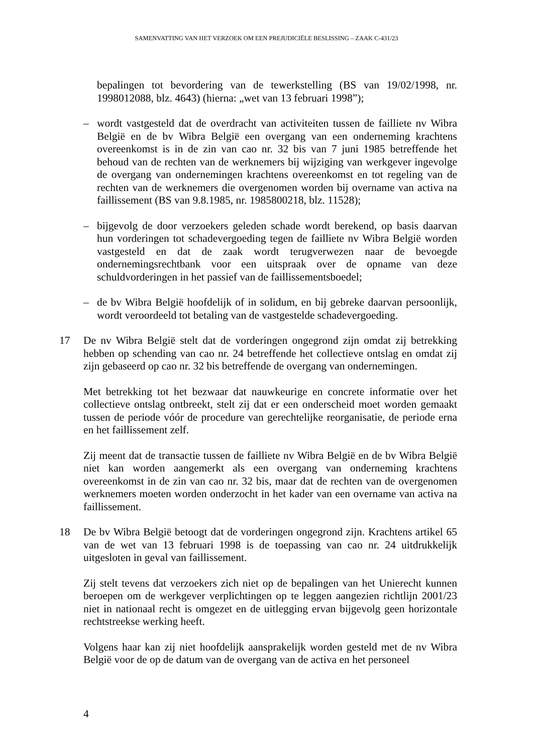SAMENVATTING VAN HET VERZOEK OM EEN PREJUDICIËLE BESLISSING – ZAAK C-431/23
bepalingen tot bevordering van de tewerkstelling (BS van 19/02/1998, nr. 1998012088, blz. 4643) (hierna: „wet van 13 februari 1998”);
– wordt vastgesteld dat de overdracht van activiteiten tussen de failliete nv Wibra België en de bv Wibra België een overgang van een onderneming krachtens overeenkomst is in de zin van cao nr. 32 bis van 7 juni 1985 betreffende het behoud van de rechten van de werknemers bij wijziging van werkgever ingevolge de overgang van ondernemingen krachtens overeenkomst en tot regeling van de rechten van de werknemers die overgenomen worden bij overname van activa na faillissement (BS van 9.8.1985, nr. 1985800218, blz. 11528);
– bijgevolg de door verzoekers geleden schade wordt berekend, op basis daarvan hun vorderingen tot schadevergoeding tegen de failliete nv Wibra België worden vastgesteld en dat de zaak wordt terugverwezen naar de bevoegde ondernemingsrechtbank voor een uitspraak over de opname van deze schuldvorderingen in het passief van de faillissementsboedel;
– de bv Wibra België hoofdelijk of in solidum, en bij gebreke daarvan persoonlijk, wordt veroordeeld tot betaling van de vastgestelde schadevergoeding.
17 De nv Wibra België stelt dat de vorderingen ongegrond zijn omdat zij betrekking hebben op schending van cao nr. 24 betreffende het collectieve ontslag en omdat zij zijn gebaseerd op cao nr. 32 bis betreffende de overgang van ondernemingen.
Met betrekking tot het bezwaar dat nauwkeurige en concrete informatie over het collectieve ontslag ontbreekt, stelt zij dat er een onderscheid moet worden gemaakt tussen de periode vóór de procedure van gerechtelijke reorganisatie, de periode erna en het faillissement zelf.
Zij meent dat de transactie tussen de failliete nv Wibra België en de bv Wibra België niet kan worden aangemerkt als een overgang van onderneming krachtens overeenkomst in de zin van cao nr. 32 bis, maar dat de rechten van de overgenomen werknemers moeten worden onderzocht in het kader van een overname van activa na faillissement.
18 De bv Wibra België betoogt dat de vorderingen ongegrond zijn. Krachtens artikel 65 van de wet van 13 februari 1998 is de toepassing van cao nr. 24 uitdrukkelijk uitgesloten in geval van faillissement.
Zij stelt tevens dat verzoekers zich niet op de bepalingen van het Unierecht kunnen beroepen om de werkgever verplichtingen op te leggen aangezien richtlijn 2001/23 niet in nationaal recht is omgezet en de uitlegging ervan bijgevolg geen horizontale rechtstreekse werking heeft.
Volgens haar kan zij niet hoofdelijk aansprakelijk worden gesteld met de nv Wibra België voor de op de datum van de overgang van de activa en het personeel
4